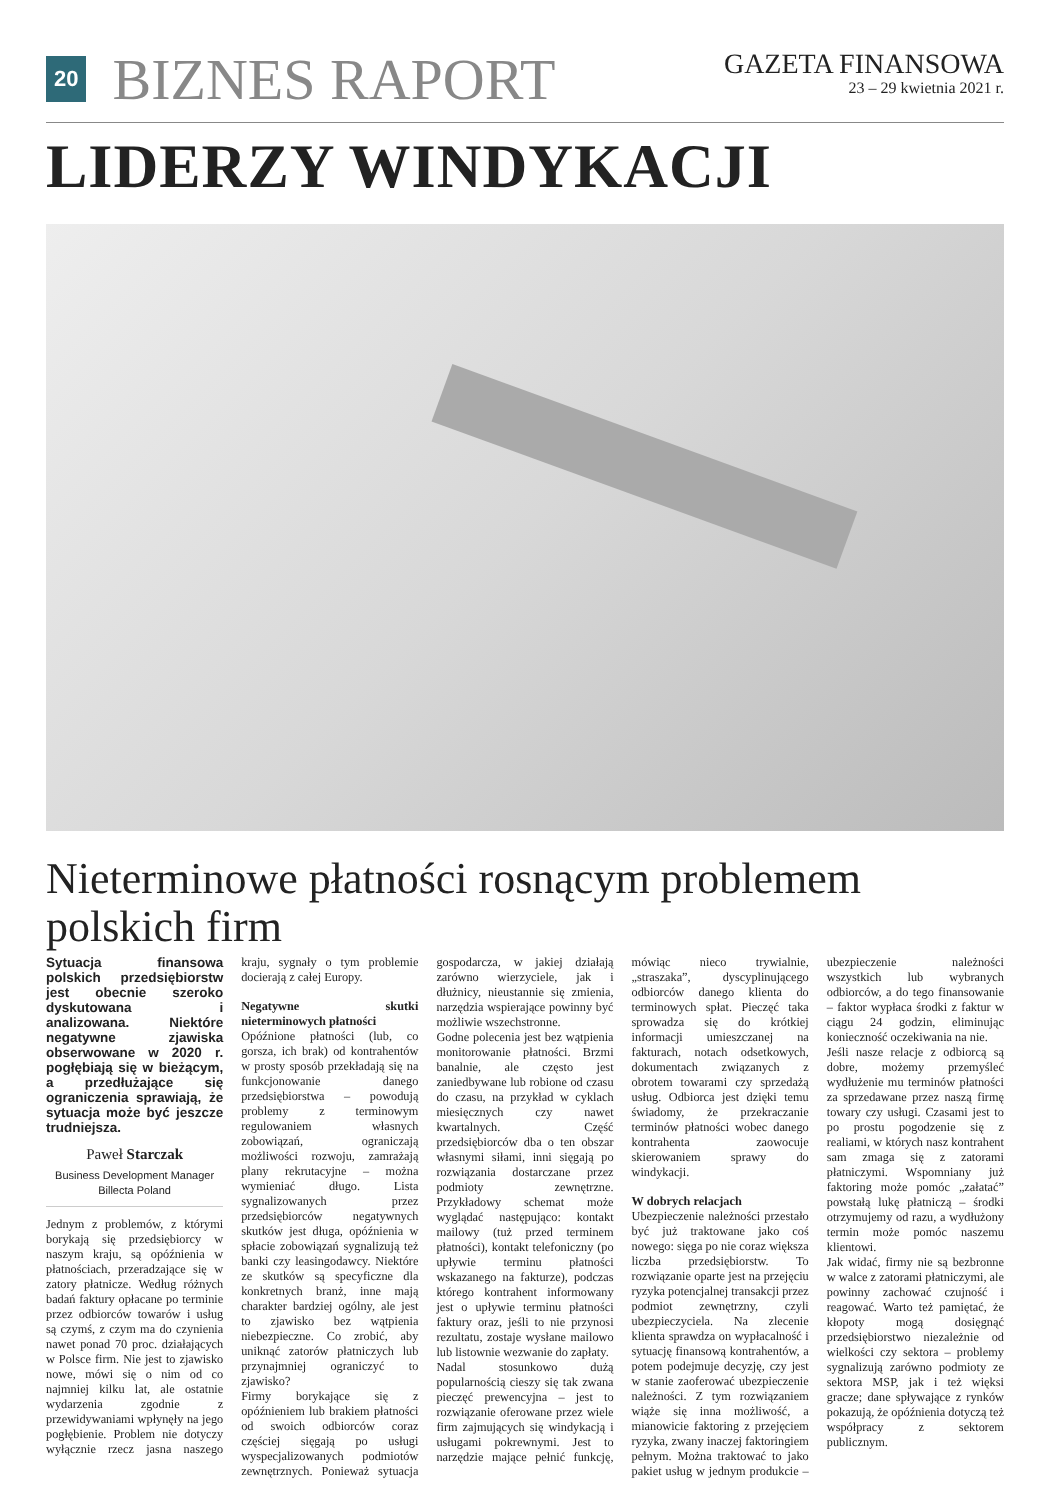20 BIZNES RAPORT
GAZETA FINANSOWA
23 – 29 kwietnia 2021 r.
LIDERZY WINDYKACJI
Nieterminowe płatności rosnącym problemem polskich firm
Sytuacja finansowa polskich przedsiębiorstw jest obecnie szeroko dyskutowana i analizowana. Niektóre negatywne zjawiska obserwowane w 2020 r. pogłębiają się w bieżącym, a przedłużające się ograniczenia sprawiają, że sytuacja może być jeszcze trudniejsza.
Paweł Starczak
Business Development Manager
Billecta Poland
Jednym z problemów, z którymi borykają się przedsiębiorcy w naszym kraju, są opóźnienia w płatnościach, przeradzające się w zatory płatnicze. Według różnych badań faktury opłacane po terminie przez odbiorców towarów i usług są czymś, z czym ma do czynienia nawet ponad 70 proc. działających w Polsce firm. Nie jest to zjawisko nowe, mówi się o nim od co najmniej kilku lat, ale ostatnie wydarzenia zgodnie z przewidywaniami wpłynęły na jego pogłębienie. Problem nie dotyczy wyłącznie rzecz jasna naszego kraju, sygnały o tym problemie docierają z całej Europy.
Negatywne skutki nieterminowych płatności
Opóźnione płatności (lub, co gorsza, ich brak) od kontrahentów w prosty sposób przekładają się na funkcjonowanie danego przedsiębiorstwa – powodują problemy z terminowym regulowaniem własnych zobowiązań, ograniczają możliwości rozwoju, zamrażają plany rekrutacyjne – można wymieniać długo. Lista sygnalizowanych przez przedsiębiorców negatywnych skutków jest długa, opóźnienia w spłacie zobowiązań sygnalizują też banki czy leasingodawcy. Niektóre ze skutków są specyficzne dla konkretnych branż, inne mają charakter bardziej ogólny, ale jest to zjawisko bez wątpienia niebezpieczne. Co zrobić, aby uniknąć zatorów płatniczych lub przynajmniej ograniczyć to zjawisko?
Firmy borykające się z opóźnieniem lub brakiem płatności od swoich odbiorców coraz częściej sięgają po usługi wyspecjalizowanych podmiotów zewnętrznych. Ponieważ sytuacja gospodarcza, w jakiej działają zarówno wierzyciele, jak i dłużnicy, nieustannie się zmienia, narzędzia wspierające powinny być możliwie wszechstronne.
Godne polecenia jest bez wątpienia monitorowanie płatności. Brzmi banalnie, ale często jest zaniedbywane lub robione od czasu do czasu, na przykład w cyklach miesięcznych czy nawet kwartalnych. Część przedsiębiorców dba o ten obszar własnymi siłami, inni sięgają po rozwiązania dostarczane przez podmioty zewnętrzne. Przykładowy schemat może wyglądać następująco: kontakt mailowy (tuż przed terminem płatności), kontakt telefoniczny (po upływie terminu płatności wskazanego na fakturze), podczas którego kontrahent informowany jest o upływie terminu płatności faktury oraz, jeśli to nie przynosi rezultatu, zostaje wysłane mailowo lub listownie wezwanie do zapłaty.
Nadal stosunkowo dużą popularnością cieszy się tak zwana pieczęć prewencyjna – jest to rozwiązanie oferowane przez wiele firm zajmujących się windykacją i usługami pokrewnymi. Jest to narzędzie mające pełnić funkcję, mówiąc nieco trywialnie, „straszaka”, dyscyplinującego odbiorców danego klienta do terminowych spłat. Pieczęć taka sprowadza się do krótkiej informacji umieszczanej na fakturach, notach odsetkowych, dokumentach związanych z obrotem towarami czy sprzedażą usług. Odbiorca jest dzięki temu świadomy, że przekraczanie terminów płatności wobec danego kontrahenta zaowocuje skierowaniem sprawy do windykacji.
W dobrych relacjach
Ubezpieczenie należności przestało być już traktowane jako coś nowego: sięga po nie coraz większa liczba przedsiębiorstw. To rozwiązanie oparte jest na przejęciu ryzyka potencjalnej transakcji przez podmiot zewnętrzny, czyli ubezpieczyciela. Na zlecenie klienta sprawdza on wypłacalność i sytuację finansową kontrahentów, a potem podejmuje decyzję, czy jest w stanie zaoferować ubezpieczenie należności. Z tym rozwiązaniem wiąże się inna możliwość, a mianowicie faktoring z przejęciem ryzyka, zwany inaczej faktoringiem pełnym. Można traktować to jako pakiet usług w jednym produkcie – ubezpieczenie należności wszystkich lub wybranych odbiorców, a do tego finansowanie – faktor wypłaca środki z faktur w ciągu 24 godzin, eliminując konieczność oczekiwania na nie.
Jeśli nasze relacje z odbiorcą są dobre, możemy przemyśleć wydłużenie mu terminów płatności za sprzedawane przez naszą firmę towary czy usługi. Czasami jest to po prostu pogodzenie się z realiami, w których nasz kontrahent sam zmaga się z zatorami płatniczymi. Wspomniany już faktoring może pomóc „załatać” powstałą lukę płatniczą – środki otrzymujemy od razu, a wydłużony termin może pomóc naszemu klientowi.
Jak widać, firmy nie są bezbronne w walce z zatorami płatniczymi, ale powinny zachować czujność i reagować. Warto też pamiętać, że kłopoty mogą dosięgnąć przedsiębiorstwo niezależnie od wielkości czy sektora – problemy sygnalizują zarówno podmioty ze sektora MSP, jak i też więksi gracze; dane spływające z rynków pokazują, że opóźnienia dotyczą też współpracy z sektorem publicznym.